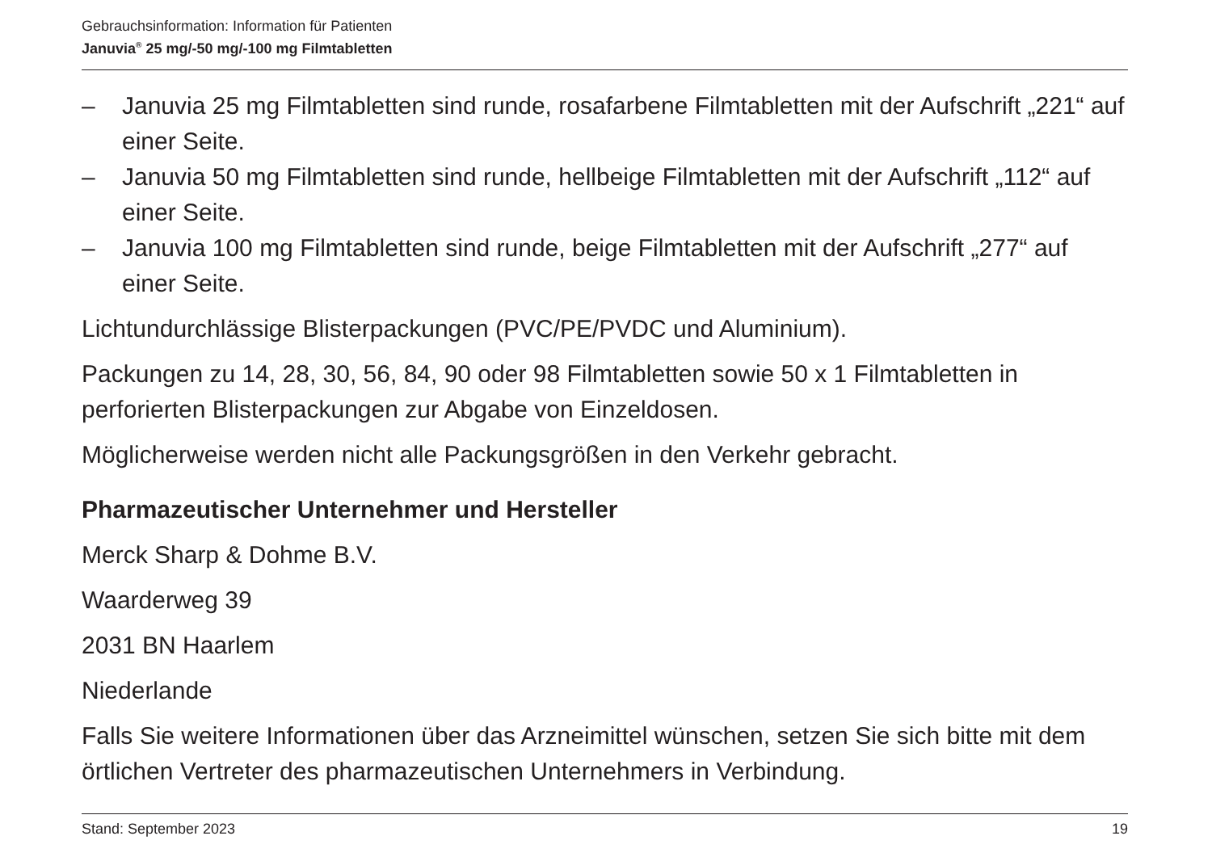Gebrauchsinformation: Information für Patienten
Januvia<sup>®</sup> 25 mg/-50 mg/-100 mg Filmtabletten
– Januvia 25 mg Filmtabletten sind runde, rosafarbene Filmtabletten mit der Aufschrift „221“ auf einer Seite.
– Januvia 50 mg Filmtabletten sind runde, hellbeige Filmtabletten mit der Aufschrift „112“ auf einer Seite.
– Januvia 100 mg Filmtabletten sind runde, beige Filmtabletten mit der Aufschrift „277“ auf einer Seite.
Lichtundurchlässige Blisterpackungen (PVC/PE/PVDC und Aluminium).
Packungen zu 14, 28, 30, 56, 84, 90 oder 98 Filmtabletten sowie 50 x 1 Filmtabletten in perforierten Blisterpackungen zur Abgabe von Einzeldosen.
Möglicherweise werden nicht alle Packungsgrößen in den Verkehr gebracht.
Pharmazeutischer Unternehmer und Hersteller
Merck Sharp & Dohme B.V.
Waarderweg 39
2031 BN Haarlem
Niederlande
Falls Sie weitere Informationen über das Arzneimittel wünschen, setzen Sie sich bitte mit dem örtlichen Vertreter des pharmazeutischen Unternehmers in Verbindung.
Stand: September 2023 19